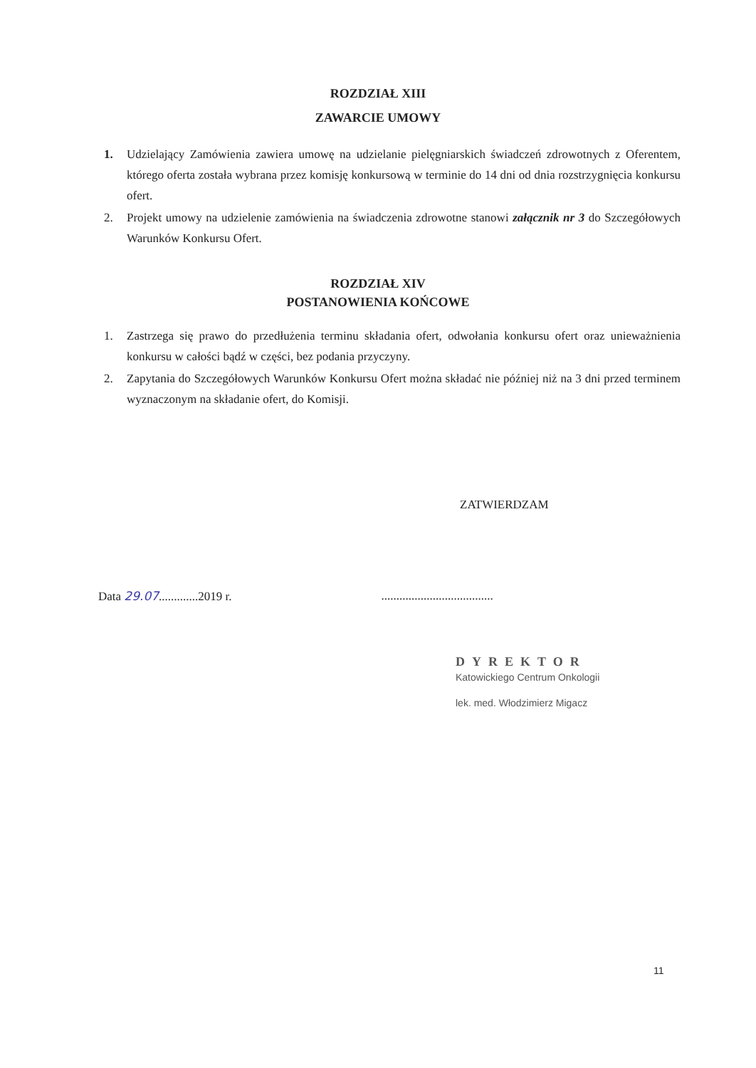ROZDZIAŁ XIII
ZAWARCIE UMOWY
1. Udzielający Zamówienia zawiera umowę na udzielanie pielęgniarskich świadczeń zdrowotnych z Oferentem, którego oferta została wybrana przez komisję konkursową w terminie do 14 dni od dnia rozstrzygnięcia konkursu ofert.
2. Projekt umowy na udzielenie zamówienia na świadczenia zdrowotne stanowi załącznik nr 3 do Szczegółowych Warunków Konkursu Ofert.
ROZDZIAŁ XIV
POSTANOWIENIA KOŃCOWE
1. Zastrzega się prawo do przedłużenia terminu składania ofert, odwołania konkursu ofert oraz unieważnienia konkursu w całości bądź w części, bez podania przyczyny.
2. Zapytania do Szczegółowych Warunków Konkursu Ofert można składać nie później niż na 3 dni przed terminem wyznaczonym na składanie ofert, do Komisji.
ZATWIERDZAM
Data 29.07.............2019 r. .....................................
DYREKTOR
Katowickiego Centrum Onkologii
lek. med. Włodzimierz Migacz
11